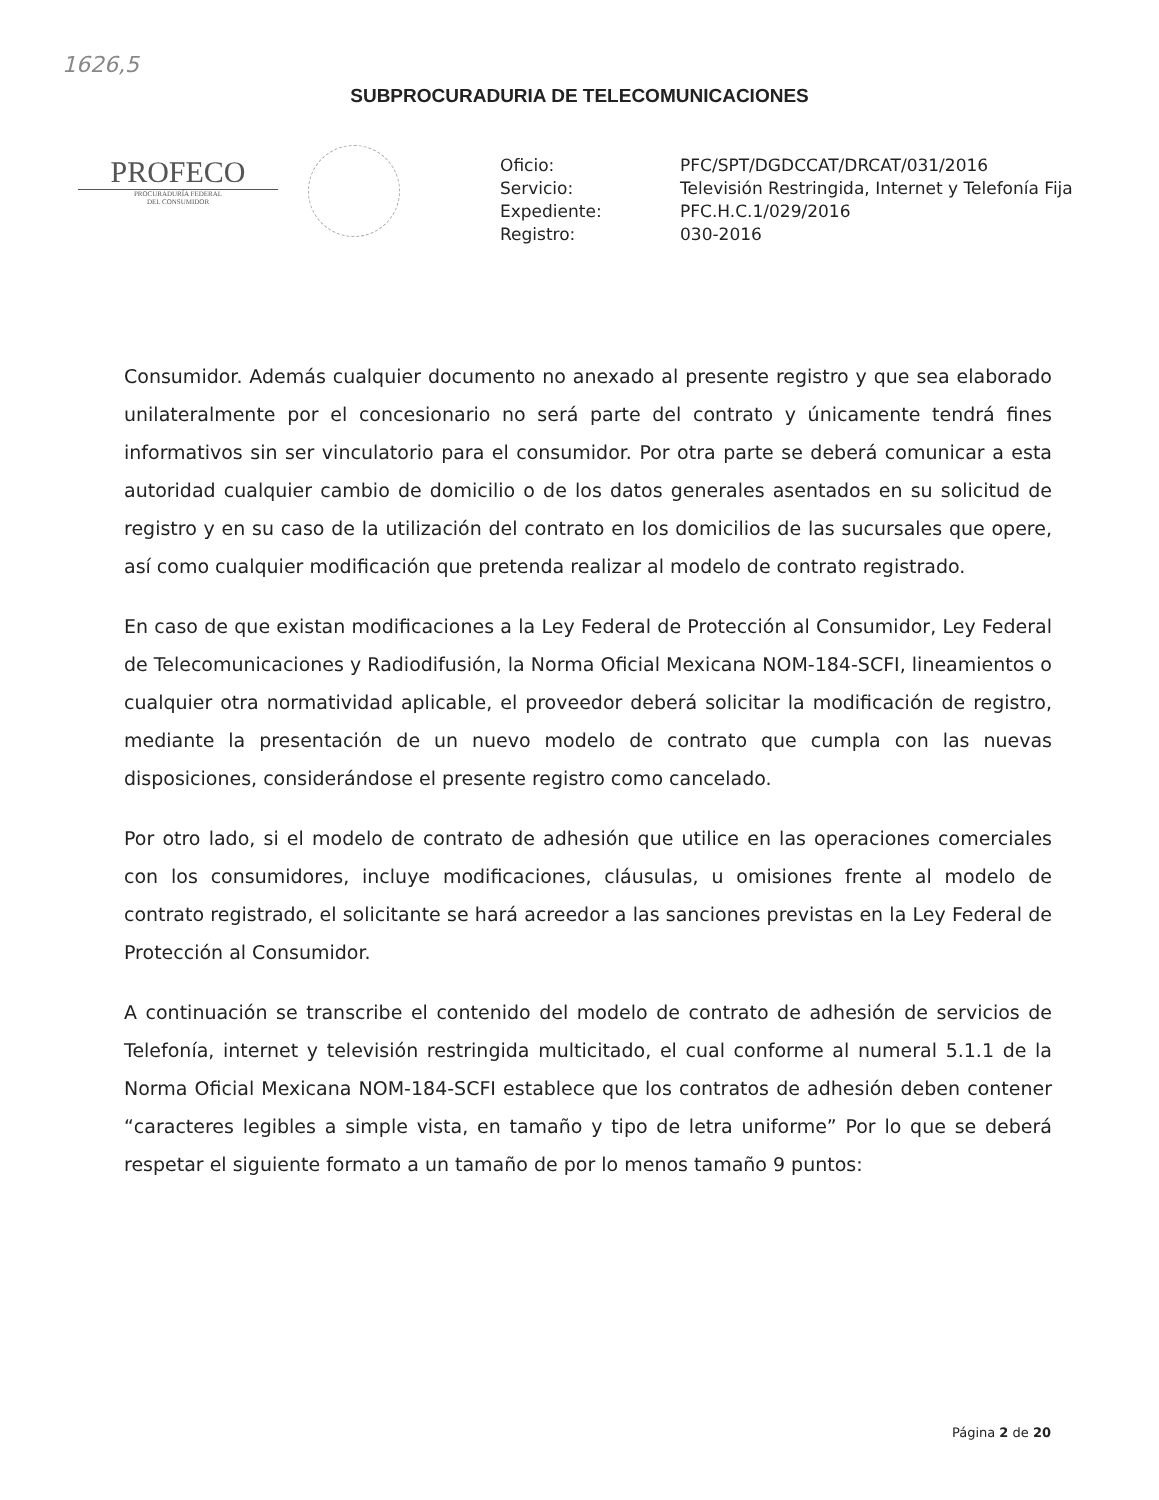1626,5
SUBPROCURADURIA DE TELECOMUNICACIONES
PROFECO
PROCURADURÍA FEDERAL
DEL CONSUMIDOR
| Oficio: | PFC/SPT/DGDCCAT/DRCAT/031/2016 |
| Servicio: | Televisión Restringida, Internet y Telefonía Fija |
| Expediente: | PFC.H.C.1/029/2016 |
| Registro: | 030-2016 |
Consumidor. Además cualquier documento no anexado al presente registro y que sea elaborado unilateralmente por el concesionario no será parte del contrato y únicamente tendrá fines informativos sin ser vinculatorio para el consumidor. Por otra parte se deberá comunicar a esta autoridad cualquier cambio de domicilio o de los datos generales asentados en su solicitud de registro y en su caso de la utilización del contrato en los domicilios de las sucursales que opere, así como cualquier modificación que pretenda realizar al modelo de contrato registrado.
En caso de que existan modificaciones a la Ley Federal de Protección al Consumidor, Ley Federal de Telecomunicaciones y Radiodifusión, la Norma Oficial Mexicana NOM-184-SCFI, lineamientos o cualquier otra normatividad aplicable, el proveedor deberá solicitar la modificación de registro, mediante la presentación de un nuevo modelo de contrato que cumpla con las nuevas disposiciones, considerándose el presente registro como cancelado.
Por otro lado, si el modelo de contrato de adhesión que utilice en las operaciones comerciales con los consumidores, incluye modificaciones, cláusulas, u omisiones frente al modelo de contrato registrado, el solicitante se hará acreedor a las sanciones previstas en la Ley Federal de Protección al Consumidor.
A continuación se transcribe el contenido del modelo de contrato de adhesión de servicios de Telefonía, internet y televisión restringida multicitado, el cual conforme al numeral 5.1.1 de la Norma Oficial Mexicana NOM-184-SCFI establece que los contratos de adhesión deben contener “caracteres legibles a simple vista, en tamaño y tipo de letra uniforme” Por lo que se deberá respetar el siguiente formato a un tamaño de por lo menos tamaño 9 puntos:
Página 2 de 20